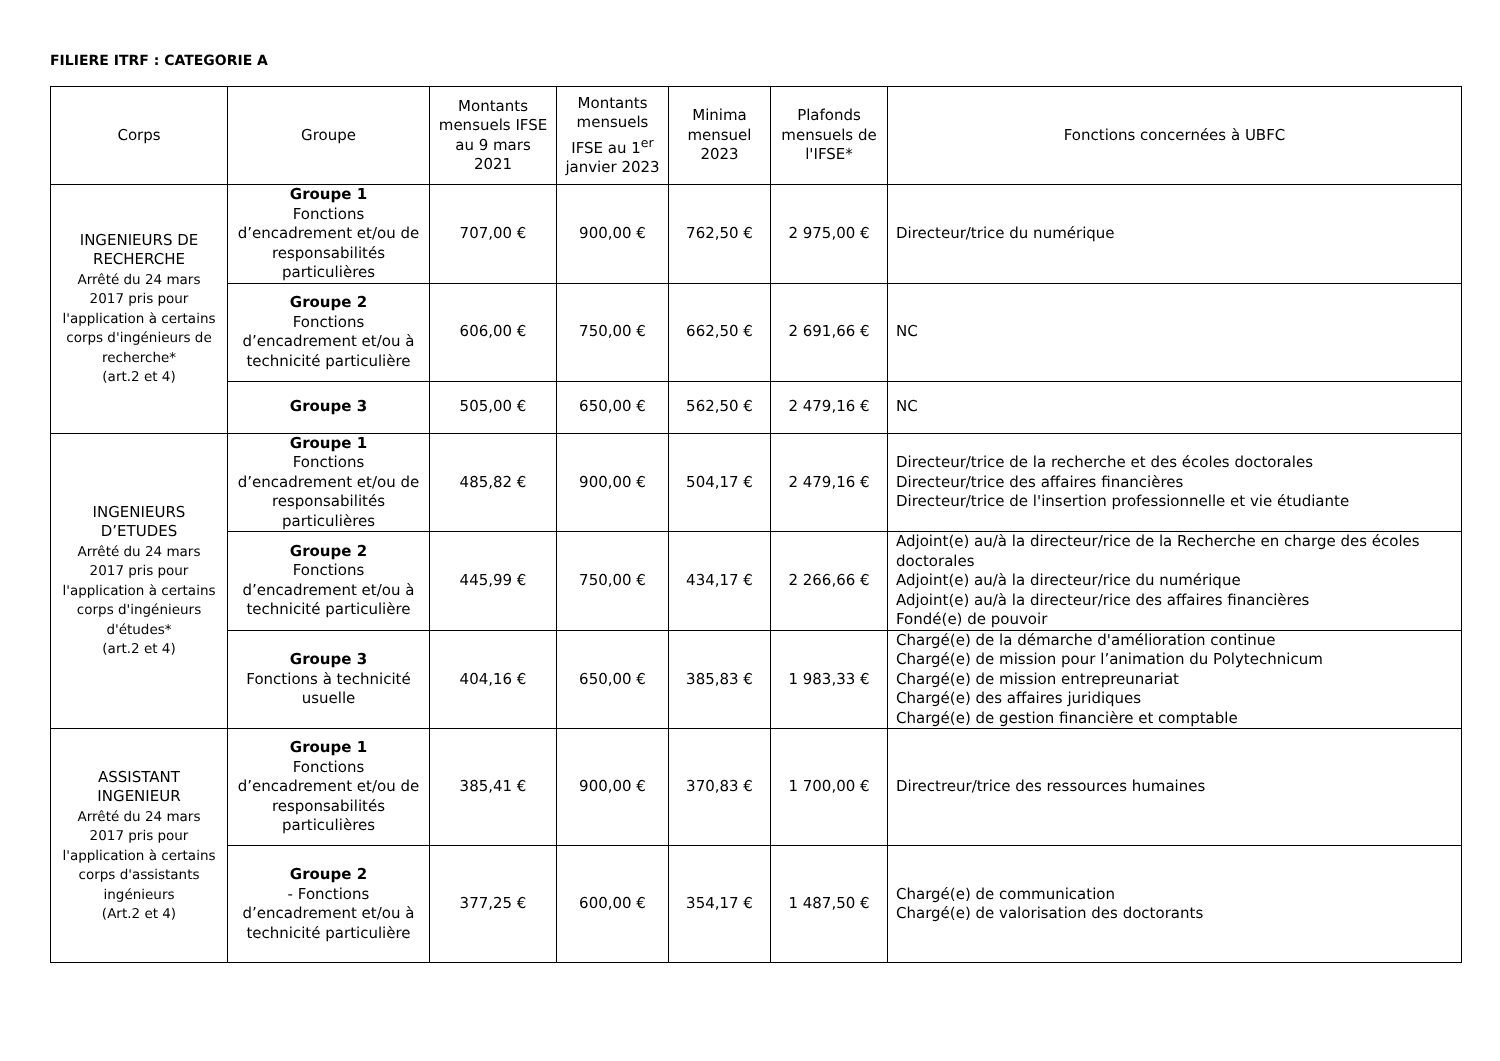FILIERE ITRF : CATEGORIE A
| Corps | Groupe | Montants mensuels IFSE au 9 mars 2021 | Montants mensuels IFSE au 1<sup>er</sup> janvier 2023 | Minima mensuel 2023 | Plafonds mensuels de l'IFSE* | Fonctions concernées à UBFC |
| --- | --- | --- | --- | --- | --- | --- |
| INGENIEURS DE RECHERCHE Arrêté du 24 mars 2017 pris pour l'application à certains corps d'ingénieurs de recherche* (art.2 et 4) | Groupe 1 Fonctions d’encadrement et/ou de responsabilités particulières | 707,00 € | 900,00 € | 762,50 € | 2 975,00 € | Directeur/trice du numérique |
| | Groupe 2 Fonctions d’encadrement et/ou à technicité particulière | 606,00 € | 750,00 € | 662,50 € | 2 691,66 € | NC |
| | Groupe 3 | 505,00 € | 650,00 € | 562,50 € | 2 479,16 € | NC |
| INGENIEURS D’ETUDES Arrêté du 24 mars 2017 pris pour l'application à certains corps d'ingénieurs d'études* (art.2 et 4) | Groupe 1 Fonctions d’encadrement et/ou de responsabilités particulières | 485,82 € | 900,00 € | 504,17 € | 2 479,16 € | Directeur/trice de la recherche et des écoles doctorales Directeur/trice des affaires financières Directeur/trice de l'insertion professionnelle et vie étudiante |
| | Groupe 2 Fonctions d’encadrement et/ou à technicité particulière | 445,99 € | 750,00 € | 434,17 € | 2 266,66 € | Adjoint(e) au/à la directeur/rice de la Recherche en charge des écoles doctorales Adjoint(e) au/à la directeur/rice du numérique Adjoint(e) au/à la directeur/rice des affaires financières Fondé(e) de pouvoir |
| | Groupe 3 Fonctions à technicité usuelle | 404,16 € | 650,00 € | 385,83 € | 1 983,33 € | Chargé(e) de la démarche d'amélioration continue Chargé(e) de mission pour l’animation du Polytechnicum Chargé(e) de mission entrepreunariat Chargé(e) des affaires juridiques Chargé(e) de gestion financière et comptable |
| ASSISTANT INGENIEUR Arrêté du 24 mars 2017 pris pour l'application à certains corps d'assistants ingénieurs (Art.2 et 4) | Groupe 1 Fonctions d’encadrement et/ou de responsabilités particulières | 385,41 € | 900,00 € | 370,83 € | 1 700,00 € | Directreur/trice des ressources humaines |
| | Groupe 2 - Fonctions d’encadrement et/ou à technicité particulière | 377,25 € | 600,00 € | 354,17 € | 1 487,50 € | Chargé(e) de communication Chargé(e) de valorisation des doctorants |